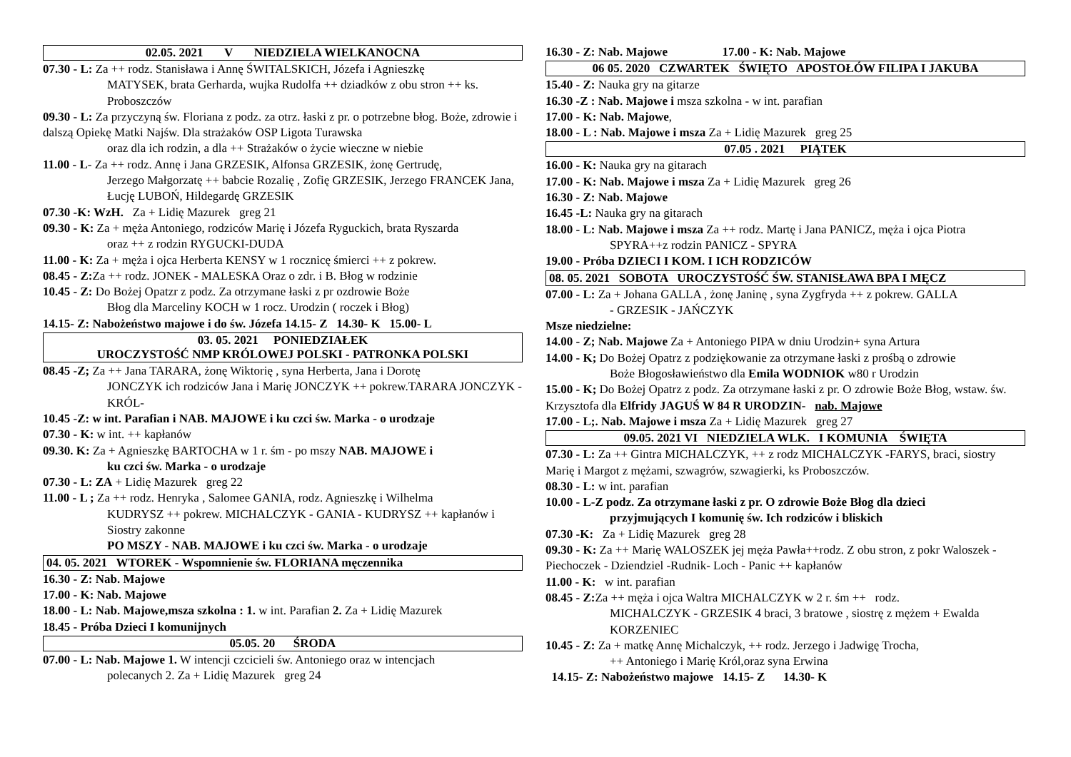02.05. 2021 V NIEDZIELA WIELKANOCNA
07.30 - L: Za ++ rodz. Stanisława i Annę ŚWITALSKICH, Józefa i Agnieszkę
MATYSEK, brata Gerharda, wujka Rudolfa ++ dziadków z obu stron ++ ks. Proboszczów
09.30 - L: Za przyczyną św. Floriana z podz. za otrz. łaski z pr. o potrzebne błog. Boże, zdrowie i dalszą Opiekę Matki Najśw. Dla strażaków OSP Ligota Turawska
oraz dla ich rodzin, a dla ++ Strażaków o życie wieczne w niebie
11.00 - L- Za ++ rodz. Annę i Jana GRZESIK, Alfonsa GRZESIK, żonę Gertrudę,
Jerzego Małgorzatę ++ babcie Rozalię , Zofię GRZESIK, Jerzego FRANCEK Jana, Łucję LUBOŃ, Hildegardę GRZESIK
07.30 -K: WzH. Za + Lidię Mazurek greg 21
09.30 - K: Za + męża Antoniego, rodziców Marię i Józefa Ryguckich, brata Ryszarda
oraz ++ z rodzin RYGUCKI-DUDA
11.00 - K: Za + męża i ojca Herberta KENSY w 1 rocznicę śmierci ++ z pokrew.
08.45 - Z: Za ++ rodz. JONEK - MALESKA Oraz o zdr. i B. Błog w rodzinie
10.45 - Z: Do Bożej Opatzr z podz. Za otrzymane łaski z pr ozdrowie Boże
Błog dla Marceliny KOCH w 1 rocz. Urodzin ( roczek i Błog)
14.15- Z: Nabożeństwo majowe i do św. Józefa 14.15- Z 14.30- K 15.00- L
03. 05. 2021 PONIEDZIAŁEK
UROCZYSTOŚĆ NMP KRÓLOWEJ POLSKI - PATRONKA POLSKI
08.45 -Z; Za ++ Jana TARARA, żonę Wiktorię , syna Herberta, Jana i Dorotę
JONCZYK ich rodziców Jana i Marię JONCZYK ++ pokrew.TARARA JONCZYK - KRÓL-
10.45 -Z: w int. Parafian i NAB. MAJOWE i ku czci św. Marka - o urodzaje
07.30 - K: w int. ++ kapłanów
09.30. K: Za + Agnieszkę BARTOCHA w 1 r. śm - po mszy NAB. MAJOWE i
ku czci św. Marka - o urodzaje
07.30 - L: ZA + Lidię Mazurek greg 22
11.00 - L ; Za ++ rodz. Henryka , Salomee GANIA, rodz. Agnieszkę i Wilhelma
KUDRYSZ ++ pokrew. MICHALCZYK - GANIA - KUDRYSZ ++ kapłanów i Siostry zakonne
PO MSZY - NAB. MAJOWE i ku czci św. Marka - o urodzaje
04. 05. 2021 WTOREK - Wspomnienie św. FLORIANA męczennika
16.30 - Z: Nab. Majowe
17.00 - K: Nab. Majowe
18.00 - L: Nab. Majowe,msza szkolna : 1. w int. Parafian 2. Za + Lidię Mazurek
18.45 - Próba Dzieci I komunijnych
05.05. 20 ŚRODA
07.00 - L: Nab. Majowe 1. W intencji czcicieli św. Antoniego oraz w intencjach
polecanych 2. Za + Lidię Mazurek greg 24
16.30 - Z: Nab. Majowe 17.00 - K: Nab. Majowe
06 05. 2020 CZWARTEK ŚWIĘTO APOSTOŁÓW FILIPA I JAKUBA
15.40 - Z: Nauka gry na gitarze
16.30 -Z : Nab. Majowe i msza szkolna - w int. parafian
17.00 - K: Nab. Majowe,
18.00 - L : Nab. Majowe i msza Za + Lidię Mazurek greg 25
07.05 . 2021 PIĄTEK
16.00 - K: Nauka gry na gitarach
17.00 - K: Nab. Majowe i msza Za + Lidię Mazurek greg 26
16.30 - Z: Nab. Majowe
16.45 -L: Nauka gry na gitarach
18.00 - L: Nab. Majowe i msza Za ++ rodz. Martę i Jana PANICZ, męża i ojca Piotra
SPYRA++z rodzin PANICZ - SPYRA
19.00 - Próba DZIECI I KOM. I ICH RODZICÓW
08. 05. 2021 SOBOTA UROCZYSTOŚĆ ŚW. STANISŁAWA BPA I MĘCZ
07.00 - L: Za + Johana GALLA , żonę Janinę , syna Zygfryda ++ z pokrew. GALLA
- GRZESIK - JAŃCZYK
Msze niedzielne:
14.00 - Z; Nab. Majowe Za + Antoniego PIPA w dniu Urodzin+ syna Artura
14.00 - K; Do Bożej Opatrz z podziękowanie za otrzymane łaski z prośbą o zdrowie
Boże Błogosławieństwo dla Emila WODNIOK w80 r Urodzin
15.00 - K; Do Bożej Opatrz z podz. Za otrzymane łaski z pr. O zdrowie Boże Błog, wstaw. św. Krzysztofa dla Elfridy JAGUŚ W 84 R URODZIN- nab. Majowe
17.00 - L;. Nab. Majowe i msza Za + Lidię Mazurek greg 27
09.05. 2021 VI NIEDZIELA WLK. I KOMUNIA ŚWIĘTA
07.30 - L: Za ++ Gintra MICHALCZYK, ++ z rodz MICHALCZYK -FARYS, braci, siostry Marię i Margot z mężami, szwagrów, szwagierki, ks Proboszczów.
08.30 - L: w int. parafian
10.00 - L-Z podz. Za otrzymane łaski z pr. O zdrowie Boże Błog dla dzieci
przyjmujących I komunię św. Ich rodziców i bliskich
07.30 -K: Za + Lidię Mazurek greg 28
09.30 - K: Za ++ Marię WALOSZEK jej męża Pawła++rodz. Z obu stron, z pokr Waloszek -Piechoczek - Dziendziel -Rudnik- Loch - Panic ++ kapłanów
11.00 - K: w int. parafian
08.45 - Z: Za ++ męża i ojca Waltra MICHALCZYK w 2 r. śm ++ rodz.
MICHALCZYK - GRZESIK 4 braci, 3 bratowe , siostrę z mężem + Ewalda KORZENIEC
10.45 - Z: Za + matkę Annę Michalczyk, ++ rodz. Jerzego i Jadwigę Trocha,
++ Antoniego i Marię Król,oraz syna Erwina
14.15- Z: Nabożeństwo majowe 14.15- Z 14.30- K